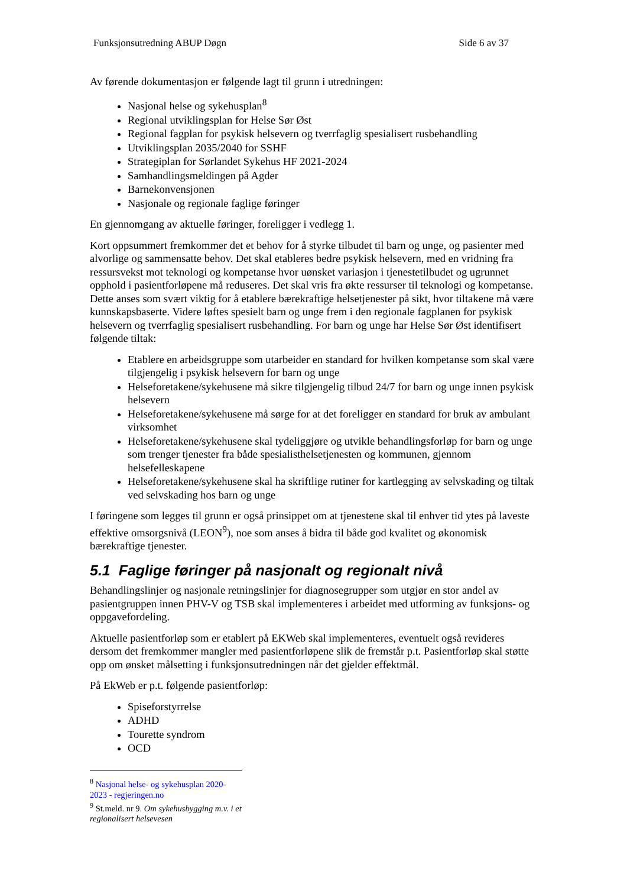Funksjonsutredning ABUP Døgn Side 6 av 37
Av førende dokumentasjon er følgende lagt til grunn i utredningen:
Nasjonal helse og sykehusplan<sup>8</sup>
Regional utviklingsplan for Helse Sør Øst
Regional fagplan for psykisk helsevern og tverrfaglig spesialisert rusbehandling
Utviklingsplan 2035/2040 for SSHF
Strategiplan for Sørlandet Sykehus HF 2021-2024
Samhandlingsmeldingen på Agder
Barnekonvensjonen
Nasjonale og regionale faglige føringer
En gjennomgang av aktuelle føringer, foreligger i vedlegg 1.
Kort oppsummert fremkommer det et behov for å styrke tilbudet til barn og unge, og pasienter med alvorlige og sammensatte behov. Det skal etableres bedre psykisk helsevern, med en vridning fra ressursvekst mot teknologi og kompetanse hvor uønsket variasjon i tjenestetilbudet og ugrunnet opphold i pasientforløpene må reduseres. Det skal vris fra økte ressurser til teknologi og kompetanse. Dette anses som svært viktig for å etablere bærekraftige helsetjenester på sikt, hvor tiltakene må være kunnskapsbaserte. Videre løftes spesielt barn og unge frem i den regionale fagplanen for psykisk helsevern og tverrfaglig spesialisert rusbehandling. For barn og unge har Helse Sør Øst identifisert følgende tiltak:
Etablere en arbeidsgruppe som utarbeider en standard for hvilken kompetanse som skal være tilgjengelig i psykisk helsevern for barn og unge
Helseforetakene/sykehusene må sikre tilgjengelig tilbud 24/7 for barn og unge innen psykisk helsevern
Helseforetakene/sykehusene må sørge for at det foreligger en standard for bruk av ambulant virksomhet
Helseforetakene/sykehusene skal tydeliggjøre og utvikle behandlingsforløp for barn og unge som trenger tjenester fra både spesialisthelsetjenesten og kommunen, gjennom helsefelleskapene
Helseforetakene/sykehusene skal ha skriftlige rutiner for kartlegging av selvskading og tiltak ved selvskading hos barn og unge
I føringene som legges til grunn er også prinsippet om at tjenestene skal til enhver tid ytes på laveste effektive omsorgsnivå (LEON<sup>9</sup>), noe som anses å bidra til både god kvalitet og økonomisk bærekraftige tjenester.
5.1 Faglige føringer på nasjonalt og regionalt nivå
Behandlingslinjer og nasjonale retningslinjer for diagnosegrupper som utgjør en stor andel av pasientgruppen innen PHV-V og TSB skal implementeres i arbeidet med utforming av funksjons- og oppgavefordeling.
Aktuelle pasientforløp som er etablert på EKWeb skal implementeres, eventuelt også revideres dersom det fremkommer mangler med pasientforløpene slik de fremstår p.t. Pasientforløp skal støtte opp om ønsket målsetting i funksjonsutredningen når det gjelder effektmål.
På EkWeb er p.t. følgende pasientforløp:
Spiseforstyrrelse
ADHD
Tourette syndrom
OCD
<sup>8</sup> Nasjonal helse- og sykehusplan 2020-2023 - regjeringen.no
<sup>9</sup> St.meld. nr 9. Om sykehusbygging m.v. i et regionalisert helsevesen